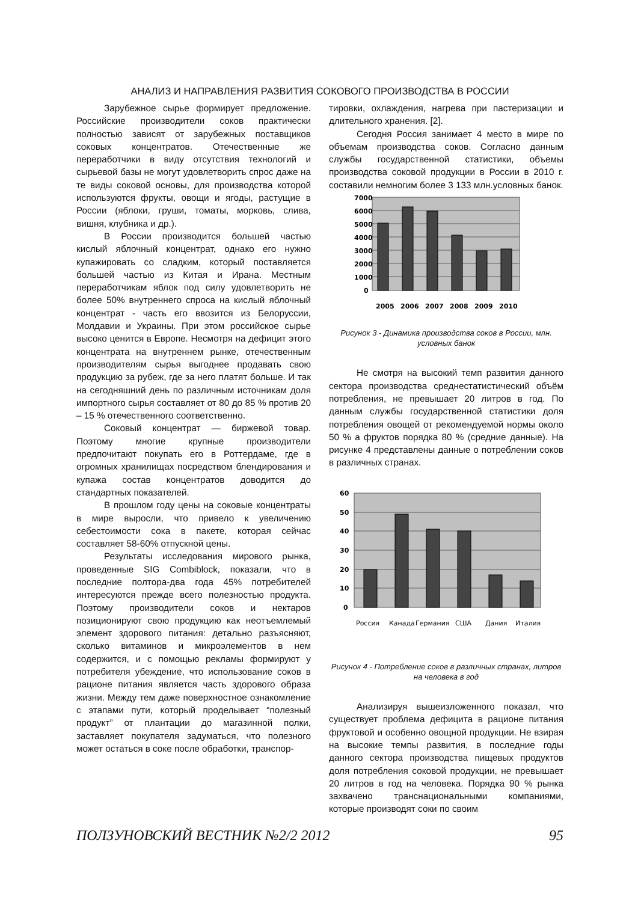АНАЛИЗ И НАПРАВЛЕНИЯ РАЗВИТИЯ СОКОВОГО ПРОИЗВОДСТВА В РОССИИ
Зарубежное сырье формирует предложение. Российские производители соков практически полностью зависят от зарубежных поставщиков соковых концентратов. Отечественные же переработчики в виду отсутствия технологий и сырьевой базы не могут удовлетворить спрос даже на те виды соковой основы, для производства которой используются фрукты, овощи и ягоды, растущие в России (яблоки, груши, томаты, морковь, слива, вишня, клубника и др.).
В России производится большей частью кислый яблочный концентрат, однако его нужно купажировать со сладким, который поставляется большей частью из Китая и Ирана. Местным переработчикам яблок под силу удовлетворить не более 50% внутреннего спроса на кислый яблочный концентрат - часть его ввозится из Белоруссии, Молдавии и Украины. При этом российское сырье высоко ценится в Европе. Несмотря на дефицит этого концентрата на внутреннем рынке, отечественным производителям сырья выгоднее продавать свою продукцию за рубеж, где за него платят больше. И так на сегодняшний день по различным источникам доля импортного сырья составляет от 80 до 85 % против 20 – 15 % отечественного соответственно.
Соковый концентрат — биржевой товар. Поэтому многие крупные производители предпочитают покупать его в Роттердаме, где в огромных хранилищах посредством блендирования и купажа состав концентратов доводится до стандартных показателей.
В прошлом году цены на соковые концентраты в мире выросли, что привело к увеличению себестоимости сока в пакете, которая сейчас составляет 58-60% отпускной цены.
Результаты исследования мирового рынка, проведенные SIG Combiblock, показали, что в последние полтора-два года 45% потребителей интересуются прежде всего полезностью продукта. Поэтому производители соков и нектаров позиционируют свою продукцию как неотъемлемый элемент здорового питания: детально разъясняют, сколько витаминов и микроэлементов в нем содержится, и с помощью рекламы формируют у потребителя убеждение, что использование соков в рационе питания является часть здорового образа жизни. Между тем даже поверхностное ознакомление с этапами пути, который проделывает “полезный продукт” от плантации до магазинной полки, заставляет покупателя задуматься, что полезного может остаться в соке после обработки, транспор-
тировки, охлаждения, нагрева при пастеризации и длительного хранения. [2].
Сегодня Россия занимает 4 место в мире по объемам производства соков. Согласно данным службы государственной статистики, объемы производства соковой продукции в России в 2010 г. составили немногим более 3 133 млн.условных банок.
7000
6000
5000
4000
3000
2000
1000
0
2005
2006
2007
2008
2009
2010
Рисунок 3 - Динамика производства соков в России, млн. условных банок
Не смотря на высокий темп развития данного сектора производства среднестатистический объём потребления, не превышает 20 литров в год. По данным службы государственной статистики доля потребления овощей от рекомендуемой нормы около 50 % а фруктов порядка 80 % (средние данные). На рисунке 4 представлены данные о потреблении соков в различных странах.
60
50
40
30
20
10
0
Россия
Канада
Германия
США
Дания
Италия
Рисунок 4 - Потребление соков в различных странах, литров на человека в год
Анализируя вышеизложенного показал, что существует проблема дефицита в рационе питания фруктовой и особенно овощной продукции. Не взирая на высокие темпы развития, в последние годы данного сектора производства пищевых продуктов доля потребления соковой продукции, не превышает 20 литров в год на человека. Порядка 90 % рынка захвачено транснациональными компаниями, которые производят соки по своим
ПОЛЗУНОВСКИЙ ВЕСТНИК №2/2 2012 95